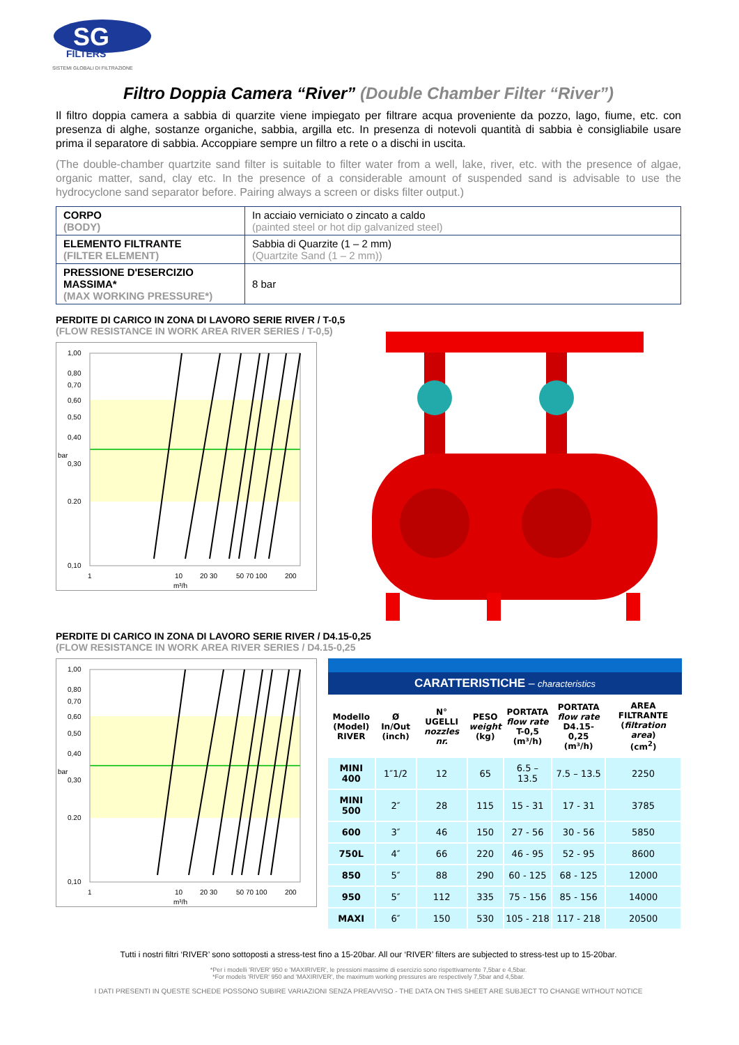SG
FILTERS
SISTEMI GLOBALI DI FILTRAZIONE
Filtro Doppia Camera “River” (Double Chamber Filter “River”)
Il filtro doppia camera a sabbia di quarzite viene impiegato per filtrare acqua proveniente da pozzo, lago, fiume, etc. con presenza di alghe, sostanze organiche, sabbia, argilla etc. In presenza di notevoli quantità di sabbia è consigliabile usare prima il separatore di sabbia. Accoppiare sempre un filtro a rete o a dischi in uscita.
(The double-chamber quartzite sand filter is suitable to filter water from a well, lake, river, etc. with the presence of algae, organic matter, sand, clay etc. In the presence of a considerable amount of suspended sand is advisable to use the hydrocyclone sand separator before. Pairing always a screen or disks filter output.)
| CORPO (BODY) | In acciaio verniciato o zincato a caldo (painted steel or hot dip galvanized steel) |
| ELEMENTO FILTRANTE (FILTER ELEMENT) | Sabbia di Quarzite (1 – 2 mm) (Quartzite Sand (1 – 2 mm)) |
| PRESSIONE D'ESERCIZIO MASSIMA* (MAX WORKING PRESSURE*) | 8 bar |
PERDITE DI CARICO IN ZONA DI LAVORO SERIE RIVER / T-0,5
(FLOW RESISTANCE IN WORK AREA RIVER SERIES / T-0,5)
1,00
0,80
0,70
0,60
0,50
0,40
0,30
0.20
0,10
bar
1
10
20 30
50 70 100
200
m³/h
PERDITE DI CARICO IN ZONA DI LAVORO SERIE RIVER / D4.15-0,25
(FLOW RESISTANCE IN WORK AREA RIVER SERIES / D4.15-0,25
1,00
0,80
0,70
0,60
0,50
0,40
0,30
0.20
0,10
bar
1
10
20 30
50 70 100
200
m³/h
CARATTERISTICHE – characteristics
| Modello (Model) RIVER | Ø In/Out (inch) | N° UGELLI nozzles nr. | PESO weight (kg) | PORTATA flow rate T-0,5 (m³/h) | PORTATA flow rate D4.15-0,25 (m³/h) | AREA FILTRANTE ( filtration area ) (cm<sup>2</sup>) |
| --- | --- | --- | --- | --- | --- | --- |
| MINI 400 | 1″1/2 | 12 | 65 | 6.5 – 13.5 | 7.5 – 13.5 | 2250 |
| MINI 500 | 2″ | 28 | 115 | 15 - 31 | 17 - 31 | 3785 |
| 600 | 3″ | 46 | 150 | 27 - 56 | 30 - 56 | 5850 |
| 750L | 4″ | 66 | 220 | 46 - 95 | 52 - 95 | 8600 |
| 850 | 5″ | 88 | 290 | 60 - 125 | 68 - 125 | 12000 |
| 950 | 5″ | 112 | 335 | 75 - 156 | 85 - 156 | 14000 |
| MAXI | 6″ | 150 | 530 | 105 - 218 | 117 - 218 | 20500 |
Tutti i nostri filtri ‘RIVER’ sono sottoposti a stress-test fino a 15-20bar. All our ‘RIVER’ filters are subjected to stress-test up to 15-20bar.
*Per i modelli 'RIVER' 950 e 'MAXIRIVER', le pressioni massime di esercizio sono rispettivamente 7,5bar e 4,5bar.
*For models 'RIVER' 950 and 'MAXIRIVER', the maximum working pressures are respectively 7,5bar and 4,5bar.
I DATI PRESENTI IN QUESTE SCHEDE POSSONO SUBIRE VARIAZIONI SENZA PREAVVISO - THE DATA ON THIS SHEET ARE SUBJECT TO CHANGE WITHOUT NOTICE